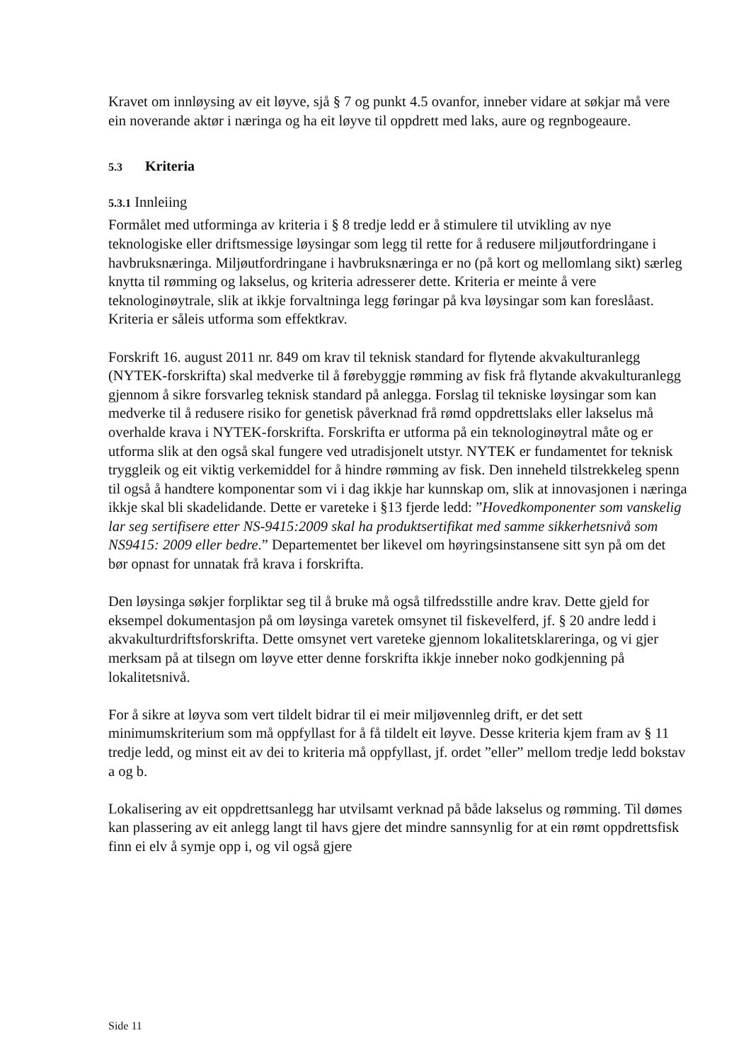Kravet om innløysing av eit løyve, sjå § 7 og punkt 4.5 ovanfor, inneber vidare at søkjar må vere ein noverande aktør i næringa og ha eit løyve til oppdrett med laks, aure og regnbogeaure.
5.3 Kriteria
5.3.1 Innleiing
Formålet med utforminga av kriteria i § 8 tredje ledd er å stimulere til utvikling av nye teknologiske eller driftsmessige løysingar som legg til rette for å redusere miljøutfordringane i havbruksnæringa. Miljøutfordringane i havbruksnæringa er no (på kort og mellomlang sikt) særleg knytta til rømming og lakselus, og kriteria adresserer dette. Kriteria er meinte å vere teknologinøytrale, slik at ikkje forvaltninga legg føringar på kva løysingar som kan foreslåast. Kriteria er såleis utforma som effektkrav.
Forskrift 16. august 2011 nr. 849 om krav til teknisk standard for flytende akvakulturanlegg (NYTEK-forskrifta) skal medverke til å førebyggje rømming av fisk frå flytande akvakulturanlegg gjennom å sikre forsvarleg teknisk standard på anlegga. Forslag til tekniske løysingar som kan medverke til å redusere risiko for genetisk påverknad frå rømd oppdrettslaks eller lakselus må overhalde krava i NYTEK-forskrifta. Forskrifta er utforma på ein teknologinøytral måte og er utforma slik at den også skal fungere ved utradisjonelt utstyr. NYTEK er fundamentet for teknisk tryggleik og eit viktig verkemiddel for å hindre rømming av fisk. Den inneheld tilstrekkeleg spenn til også å handtere komponentar som vi i dag ikkje har kunnskap om, slik at innovasjonen i næringa ikkje skal bli skadelidande. Dette er vareteke i §13 fjerde ledd: ”Hovedkomponenter som vanskelig lar seg sertifisere etter NS-9415:2009 skal ha produktsertifikat med samme sikkerhetsnivå som NS9415: 2009 eller bedre.” Departementet ber likevel om høyringsinstansene sitt syn på om det bør opnast for unnatak frå krava i forskrifta.
Den løysinga søkjer forpliktar seg til å bruke må også tilfredsstille andre krav. Dette gjeld for eksempel dokumentasjon på om løysinga varetek omsynet til fiskevelferd, jf. § 20 andre ledd i akvakulturdriftsforskrifta. Dette omsynet vert vareteke gjennom lokalitetsklareringa, og vi gjer merksam på at tilsegn om løyve etter denne forskrifta ikkje inneber noko godkjenning på lokalitetsnivå.
For å sikre at løyva som vert tildelt bidrar til ei meir miljøvennleg drift, er det sett minimumskriterium som må oppfyllast for å få tildelt eit løyve. Desse kriteria kjem fram av § 11 tredje ledd, og minst eit av dei to kriteria må oppfyllast, jf. ordet ”eller” mellom tredje ledd bokstav a og b.
Lokalisering av eit oppdrettsanlegg har utvilsamt verknad på både lakselus og rømming. Til dømes kan plassering av eit anlegg langt til havs gjere det mindre sannsynlig for at ein rømt oppdrettsfisk finn ei elv å symje opp i, og vil også gjere
Side 11